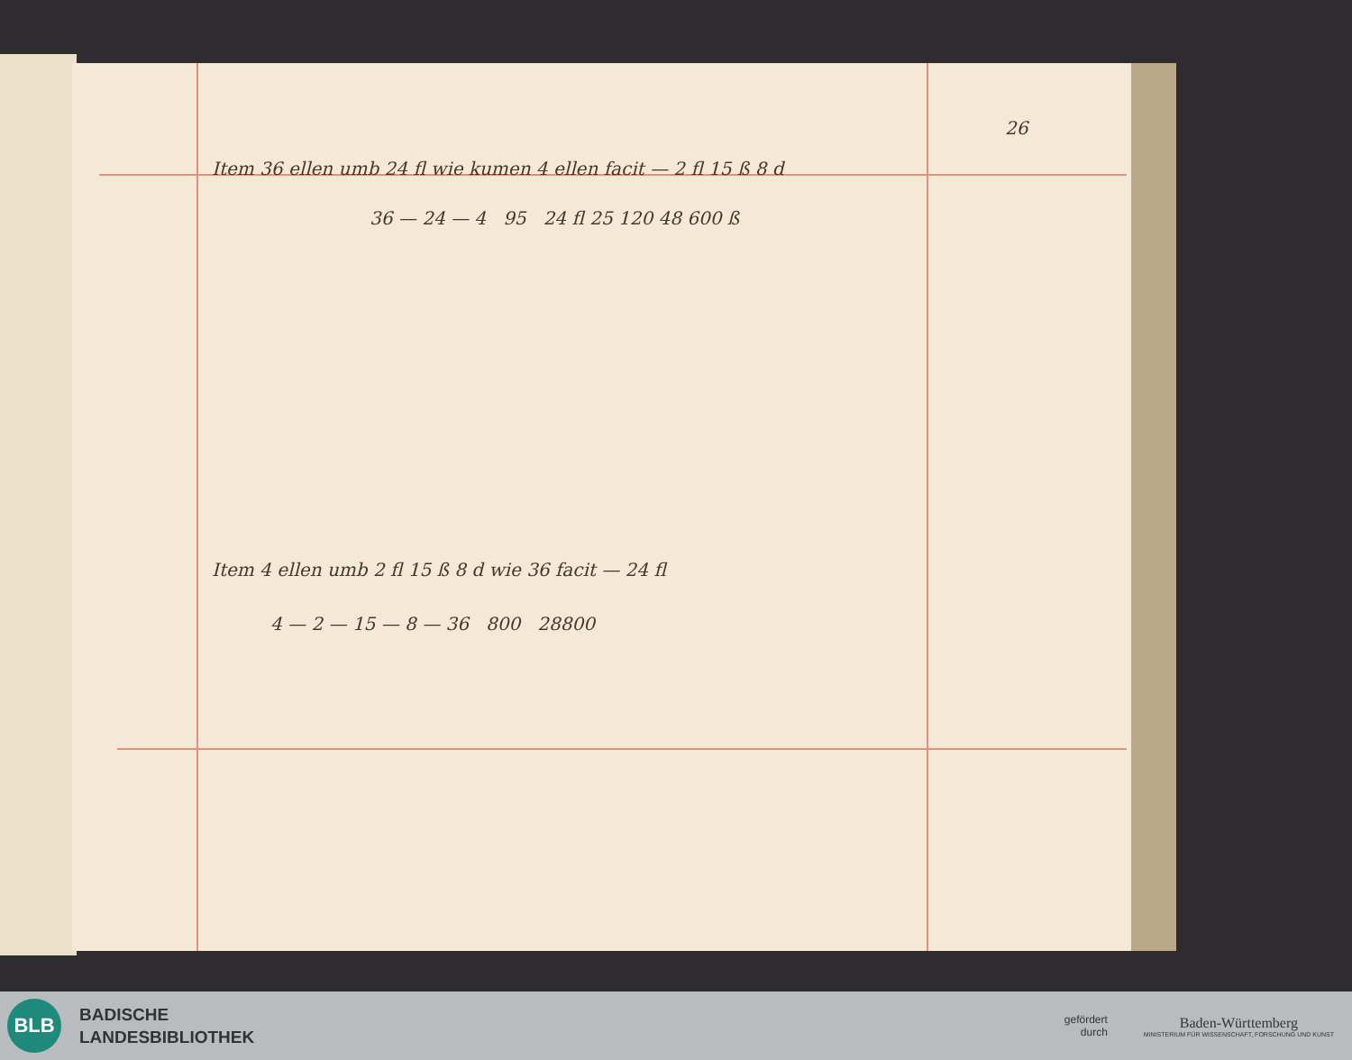26
Item 36 ellen umb 24 fl wie kumen 4 ellen facit — 2 fl 15 ß 8 d
36 — 24 — 4 95 24 fl 25 120 48 600 ß
Item 4 ellen umb 2 fl 15 ß 8 d wie 36 facit — 24 fl
4 — 2 — 15 — 8 — 36 800 28800
BLB
BADISCHE
LANDESBIBLIOTHEK
gefördert
durch
Baden-Württemberg
MINISTERIUM FÜR WISSENSCHAFT, FORSCHUNG UND KUNST